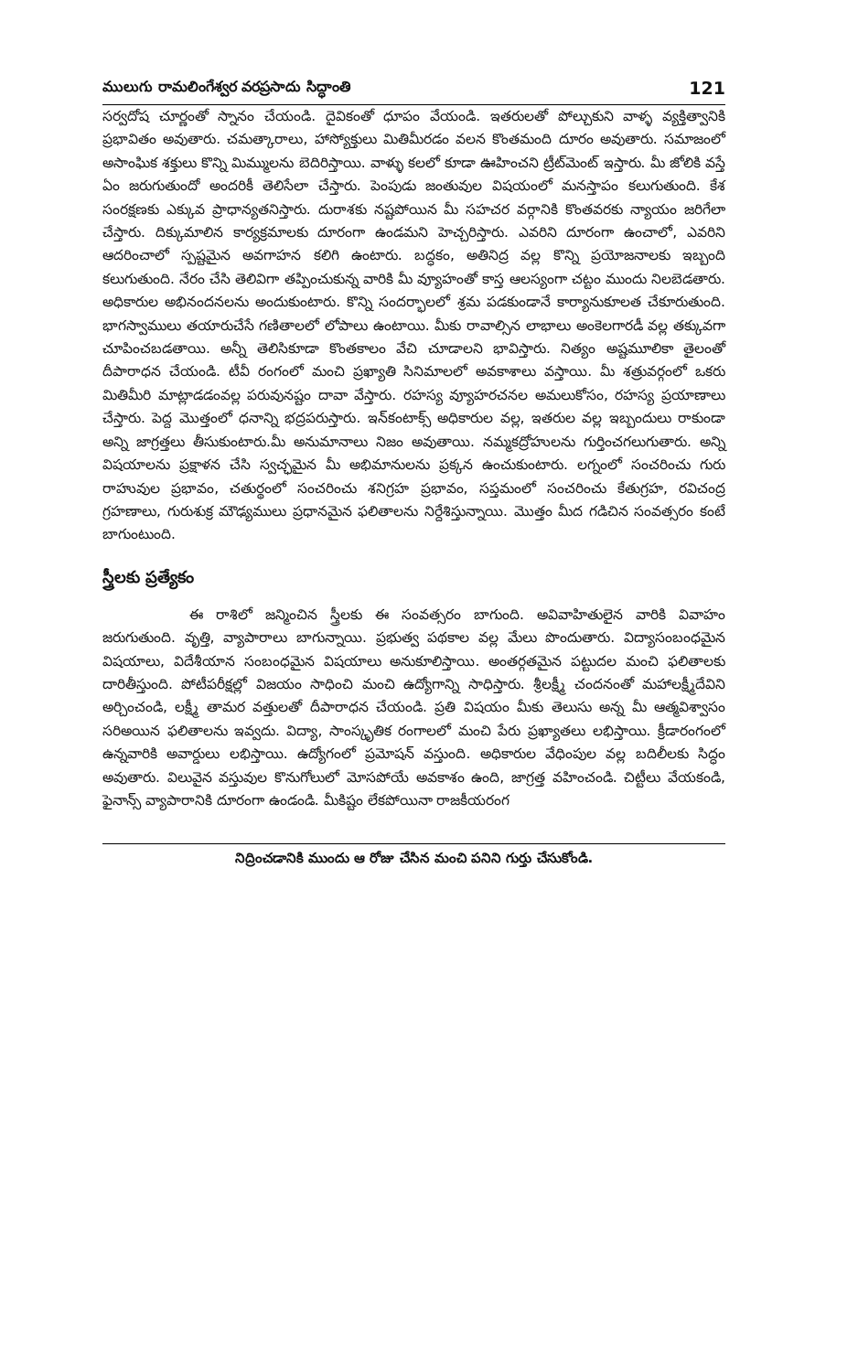ములుగు రామలింగేశ్వర వరప్రసాదు సిద్ధాంతి 121
సర్వదోష చూర్ణంతో స్నానం చేయండి. దైవికంతో ధూపం వేయండి. ఇతరులతో పోల్చుకుని వాళ్ళ వ్యక్తిత్వానికి ప్రభావితం అవుతారు. చమత్కారాలు, హాస్యోక్తులు మితిమీరడం వలన కొంతమంది దూరం అవుతారు. సమాజంలో అసాంఘిక శక్తులు కొన్ని మిమ్ములను బెదిరిస్తాయి. వాళ్ళు కలలో కూడా ఊహించని ట్రీట్‌మెంట్ ఇస్తారు. మీ జోలికి వస్తే ఏం జరుగుతుందో అందరికీ తెలిసేలా చేస్తారు. పెంపుడు జంతువుల విషయంలో మనస్తాపం కలుగుతుంది. కేశ సంరక్షణకు ఎక్కువ ప్రాధాన్యతనిస్తారు. దురాశకు నష్టపోయిన మీ సహచర వర్గానికి కొంతవరకు న్యాయం జరిగేలా చేస్తారు. దిక్కుమాలిన కార్యక్రమాలకు దూరంగా ఉండమని హెచ్చరిస్తారు. ఎవరిని దూరంగా ఉంచాలో, ఎవరిని ఆదరించాలో స్పష్టమైన అవగాహన కలిగి ఉంటారు. బద్ధకం, అతినిద్ర వల్ల కొన్ని ప్రయోజనాలకు ఇబ్బంది కలుగుతుంది. నేరం చేసి తెలివిగా తప్పించుకున్న వారికి మీ వ్యూహంతో కాస్త ఆలస్యంగా చట్టం ముందు నిలబెడతారు. అధికారుల అభినందనలను అందుకుంటారు. కొన్ని సందర్భాలలో శ్రమ పడకుండానే కార్యానుకూలత చేకూరుతుంది. భాగస్వాములు తయారుచేసే గణితాలలో లోపాలు ఉంటాయి. మీకు రావాల్సిన లాభాలు అంకెలగారడీ వల్ల తక్కువగా చూపించబడతాయి. అన్నీ తెలిసికూడా కొంతకాలం వేచి చూడాలని భావిస్తారు. నిత్యం అష్టమూలికా తైలంతో దీపారాధన చేయండి. టీవీ రంగంలో మంచి ప్రఖ్యాతి సినిమాలలో అవకాశాలు వస్తాయి. మీ శత్రువర్గంలో ఒకరు మితిమీరి మాట్లాడడంవల్ల పరువునష్టం దావా వేస్తారు. రహస్య వ్యూహరచనల అమలుకోసం, రహస్య ప్రయాణాలు చేస్తారు. పెద్ద మొత్తంలో ధనాన్ని భద్రపరుస్తారు. ఇన్‌కంటాక్స్ అధికారుల వల్ల, ఇతరుల వల్ల ఇబ్బందులు రాకుండా అన్ని జాగ్రత్తలు తీసుకుంటారు.మీ అనుమానాలు నిజం అవుతాయి. నమ్మకద్రోహులను గుర్తించగలుగుతారు. అన్ని విషయాలను ప్రక్షాళన చేసి స్వచ్ఛమైన మీ అభిమానులను ప్రక్కన ఉంచుకుంటారు. లగ్నంలో సంచరించు గురు రాహువుల ప్రభావం, చతుర్థంలో సంచరించు శనిగ్రహ ప్రభావం, సప్తమంలో సంచరించు కేతుగ్రహ, రవిచంద్ర గ్రహణాలు, గురుశుక్ర మౌఢ్యములు ప్రధానమైన ఫలితాలను నిర్దేశిస్తున్నాయి. మొత్తం మీద గడిచిన సంవత్సరం కంటే బాగుంటుంది.
స్త్రీలకు ప్రత్యేకం
ఈ రాశిలో జన్మించిన స్త్రీలకు ఈ సంవత్సరం బాగుంది. అవివాహితులైన వారికి వివాహం జరుగుతుంది. వృత్తి, వ్యాపారాలు బాగున్నాయి. ప్రభుత్వ పథకాల వల్ల మేలు పొందుతారు. విద్యాసంబంధమైన విషయాలు, విదేశీయాన సంబంధమైన విషయాలు అనుకూలిస్తాయి. అంతర్గతమైన పట్టుదల మంచి ఫలితాలకు దారితీస్తుంది. పోటీపరీక్షల్లో విజయం సాధించి మంచి ఉద్యోగాన్ని సాధిస్తారు. శ్రీలక్ష్మీ చందనంతో మహాలక్ష్మీదేవిని అర్చించండి, లక్ష్మీ తామర వత్తులతో దీపారాధన చేయండి. ప్రతి విషయం మీకు తెలుసు అన్న మీ ఆత్మవిశ్వాసం సరిఅయిన ఫలితాలను ఇవ్వదు. విద్యా, సాంస్కృతిక రంగాలలో మంచి పేరు ప్రఖ్యాతలు లభిస్తాయి. క్రీడారంగంలో ఉన్నవారికి అవార్డులు లభిస్తాయి. ఉద్యోగంలో ప్రమోషన్ వస్తుంది. అధికారుల వేధింపుల వల్ల బదిలీలకు సిద్ధం అవుతారు. విలువైన వస్తువుల కొనుగోలులో మోసపోయే అవకాశం ఉంది, జాగ్రత్త వహించండి. చిట్టీలు వేయకండి, ఫైనాన్స్ వ్యాపారానికి దూరంగా ఉండండి. మీకిష్టం లేకపోయినా రాజకీయరంగ
నిద్రించడానికి ముందు ఆ రోజు చేసిన మంచి పనిని గుర్తు చేసుకోండి.